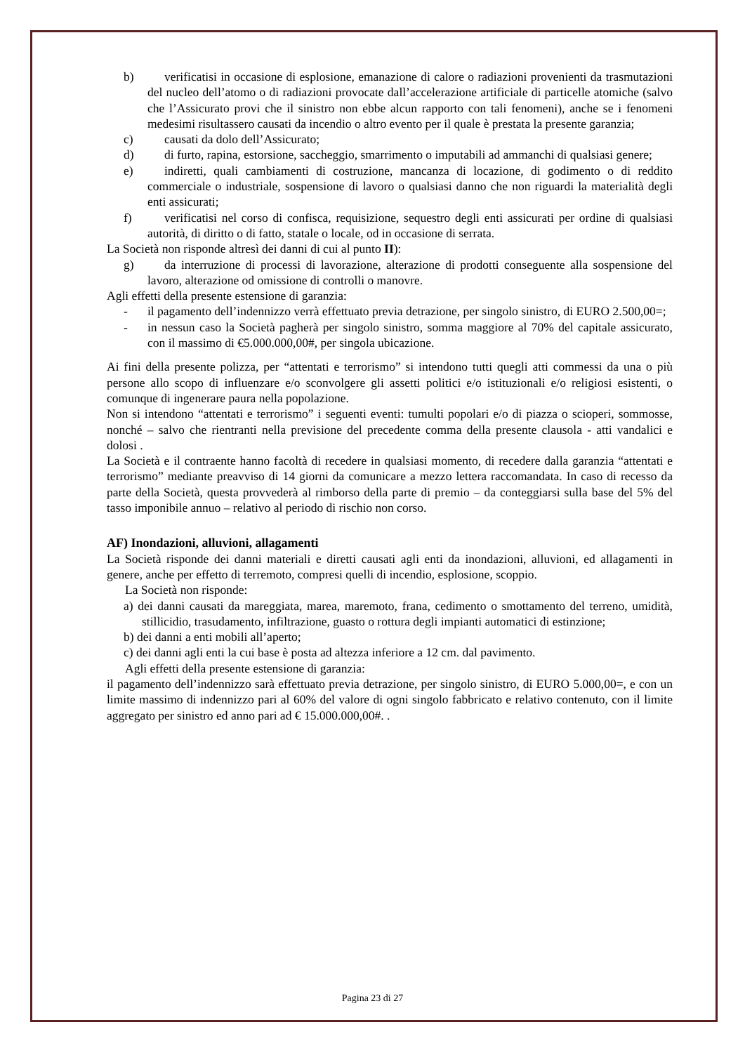b) verificatisi in occasione di esplosione, emanazione di calore o radiazioni provenienti da trasmutazioni del nucleo dell’atomo o di radiazioni provocate dall’accelerazione artificiale di particelle atomiche (salvo che l’Assicurato provi che il sinistro non ebbe alcun rapporto con tali fenomeni), anche se i fenomeni medesimi risultassero causati da incendio o altro evento per il quale è prestata la presente garanzia;
c) causati da dolo dell’Assicurato;
d) di furto, rapina, estorsione, saccheggio, smarrimento o imputabili ad ammanchi di qualsiasi genere;
e) indiretti, quali cambiamenti di costruzione, mancanza di locazione, di godimento o di reddito commerciale o industriale, sospensione di lavoro o qualsiasi danno che non riguardi la materialità degli enti assicurati;
f) verificatisi nel corso di confisca, requisizione, sequestro degli enti assicurati per ordine di qualsiasi autorità, di diritto o di fatto, statale o locale, od in occasione di serrata.
La Società non risponde altresì dei danni di cui al punto II):
g) da interruzione di processi di lavorazione, alterazione di prodotti conseguente alla sospensione del lavoro, alterazione od omissione di controlli o manovre.
Agli effetti della presente estensione di garanzia:
- il pagamento dell’indennizzo verrà effettuato previa detrazione, per singolo sinistro, di EURO 2.500,00=;
- in nessun caso la Società pagherà per singolo sinistro, somma maggiore al 70% del capitale assicurato, con il massimo di €5.000.000,00#, per singola ubicazione.
Ai fini della presente polizza, per “attentati e terrorismo” si intendono tutti quegli atti commessi da una o più persone allo scopo di influenzare e/o sconvolgere gli assetti politici e/o istituzionali e/o religiosi esistenti, o comunque di ingenerare paura nella popolazione.
Non si intendono “attentati e terrorismo” i seguenti eventi: tumulti popolari e/o di piazza o scioperi, sommosse, nonché – salvo che rientranti nella previsione del precedente comma della presente clausola - atti vandalici e dolosi .
La Società e il contraente hanno facoltà di recedere in qualsiasi momento, di recedere dalla garanzia “attentati e terrorismo” mediante preavviso di 14 giorni da comunicare a mezzo lettera raccomandata. In caso di recesso da parte della Società, questa provvederà al rimborso della parte di premio – da conteggiarsi sulla base del 5% del tasso imponibile annuo – relativo al periodo di rischio non corso.
AF) Inondazioni, alluvioni, allagamenti
La Società risponde dei danni materiali e diretti causati agli enti da inondazioni, alluvioni, ed allagamenti in genere, anche per effetto di terremoto, compresi quelli di incendio, esplosione, scoppio.
La Società non risponde:
a) dei danni causati da mareggiata, marea, maremoto, frana, cedimento o smottamento del terreno, umidità, stillicidio, trasudamento, infiltrazione, guasto o rottura degli impianti automatici di estinzione;
b) dei danni a enti mobili all’aperto;
c) dei danni agli enti la cui base è posta ad altezza inferiore a 12 cm. dal pavimento.
Agli effetti della presente estensione di garanzia:
il pagamento dell’indennizzo sarà effettuato previa detrazione, per singolo sinistro, di EURO 5.000,00=, e con un limite massimo di indennizzo pari al 60% del valore di ogni singolo fabbricato e relativo contenuto, con il limite aggregato per sinistro ed anno pari ad € 15.000.000,00#. .
Pagina 23 di 27